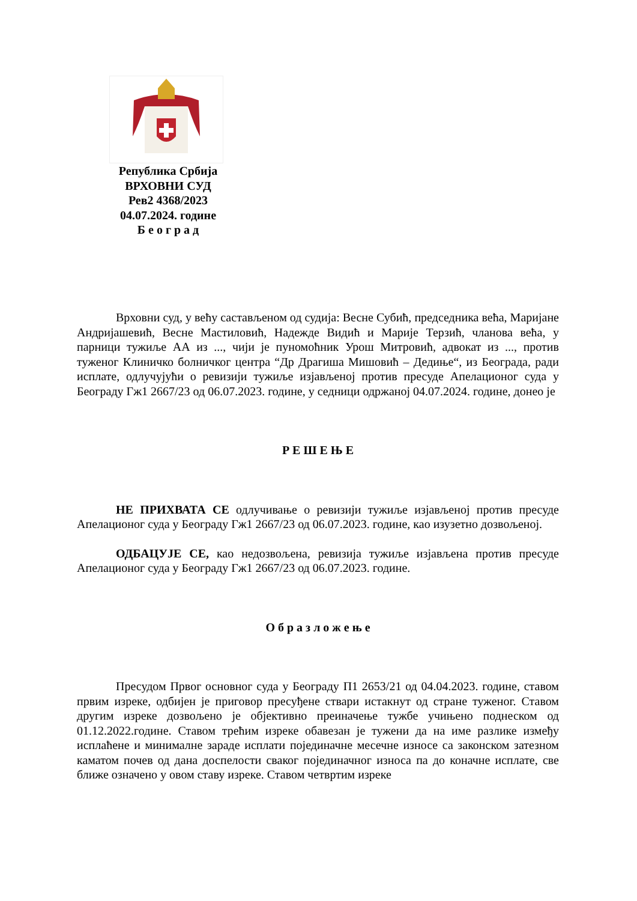Република Србија
ВРХОВНИ СУД
Рев2 4368/2023
04.07.2024. године
Б е о г р а д
Врховни суд, у већу састављеном од судија: Весне Субић, председника већа, Маријане Андријашевић, Весне Мастиловић, Надежде Видић и Марије Терзић, чланова већа, у парници тужиље АА из ..., чији је пуномоћник Урош Митровић, адвокат из ..., против туженог Клиничко болничког центра “Др Драгиша Мишовић – Дедиње“, из Београда, ради исплате, одлучујући о ревизији тужиље изјављеној против пресуде Апелационог суда у Београду Гж1 2667/23 од 06.07.2023. године, у седници одржаној 04.07.2024. године, донео је
Р Е Ш Е Њ Е
НЕ ПРИХВАТА СЕ одлучивање о ревизији тужиље изјављеној против пресуде Апелационог суда у Београду Гж1 2667/23 од 06.07.2023. године, као изузетно дозвољеној.
ОДБАЦУЈЕ СЕ, као недозвољена, ревизија тужиље изјављена против пресуде Апелационог суда у Београду Гж1 2667/23 од 06.07.2023. године.
О б р а з л о ж е њ е
Пресудом Првог основног суда у Београду П1 2653/21 од 04.04.2023. године, ставом првим изреке, одбијен је приговор пресуђене ствари истакнут од стране туженог. Ставом другим изреке дозвољено је објективно преиначење тужбе учињено поднеском од 01.12.2022.године. Ставом трећим изреке обавезан је тужени да на име разлике између исплаћене и минималне зараде исплати појединачне месечне износе са законском затезном каматом почев од дана доспелости сваког појединачног износа па до коначне исплате, све ближе означено у овом ставу изреке. Ставом четвртим изреке